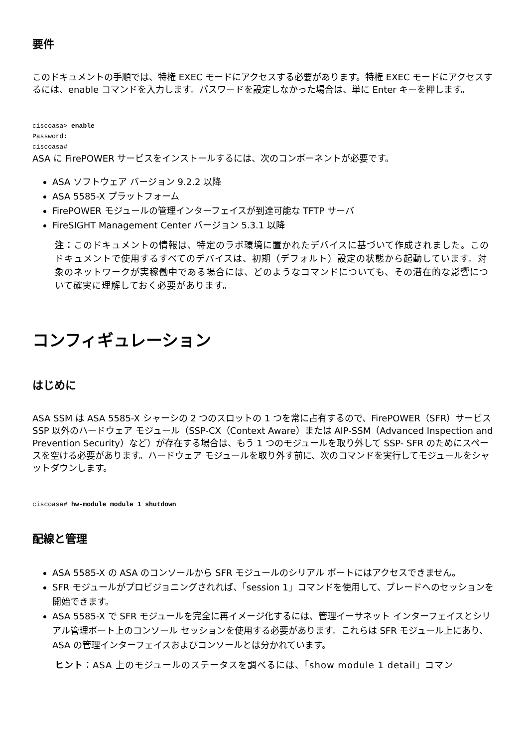要件
このドキュメントの手順では、特権 EXEC モードにアクセスする必要があります。特権 EXEC モードにアクセスするには、enable コマンドを入力します。パスワードを設定しなかった場合は、単に Enter キーを押します。
ciscoasa> enable
Password:
ciscoasa#
ASA に FirePOWER サービスをインストールするには、次のコンポーネントが必要です。
ASA ソフトウェア バージョン 9.2.2 以降
ASA 5585-X プラットフォーム
FirePOWER モジュールの管理インターフェイスが到達可能な TFTP サーバ
FireSIGHT Management Center バージョン 5.3.1 以降
注：このドキュメントの情報は、特定のラボ環境に置かれたデバイスに基づいて作成されました。このドキュメントで使用するすべてのデバイスは、初期（デフォルト）設定の状態から起動しています。対象のネットワークが実稼働中である場合には、どのようなコマンドについても、その潜在的な影響について確実に理解しておく必要があります。
コンフィギュレーション
はじめに
ASA SSM は ASA 5585-X シャーシの 2 つのスロットの 1 つを常に占有するので、FirePOWER（SFR）サービス SSP 以外のハードウェア モジュール（SSP-CX（Context Aware）または AIP-SSM（Advanced Inspection and Prevention Security）など）が存在する場合は、もう 1 つのモジュールを取り外して SSP- SFR のためにスペースを空ける必要があります。ハードウェア モジュールを取り外す前に、次のコマンドを実行してモジュールをシャットダウンします。
ciscoasa# hw-module module 1 shutdown
配線と管理
ASA 5585-X の ASA のコンソールから SFR モジュールのシリアル ポートにはアクセスできません。
SFR モジュールがプロビジョニングされれば、「session 1」コマンドを使用して、ブレードへのセッションを開始できます。
ASA 5585-X で SFR モジュールを完全に再イメージ化するには、管理イーサネット インターフェイスとシリアル管理ポート上のコンソール セッションを使用する必要があります。これらは SFR モジュール上にあり、ASA の管理インターフェイスおよびコンソールとは分かれています。
ヒント：ASA 上のモジュールのステータスを調べるには、「show module 1 detail」コマン